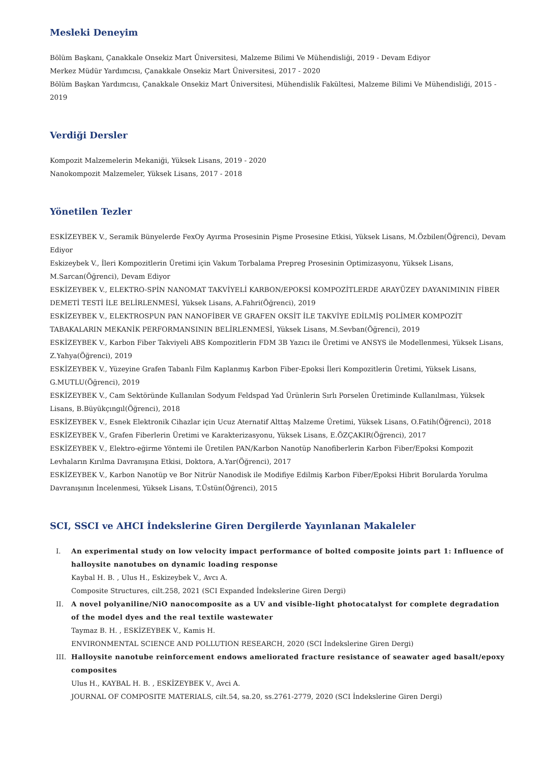Mesleki Deneyim
Bölüm Başkanı, Çanakkale Onsekiz Mart Üniversitesi, Malzeme Bilimi Ve Mühendisliği, 2019 - Devam Ediyor
Merkez Müdür Yardımcısı, Çanakkale Onsekiz Mart Üniversitesi, 2017 - 2020
Bölüm Başkan Yardımcısı, Çanakkale Onsekiz Mart Üniversitesi, Mühendislik Fakültesi, Malzeme Bilimi Ve Mühendisliği, 2015 - 2019
Verdiği Dersler
Kompozit Malzemelerin Mekaniği, Yüksek Lisans, 2019 - 2020
Nanokompozit Malzemeler, Yüksek Lisans, 2017 - 2018
Yönetilen Tezler
ESKİZEYBEK V., Seramik Bünyelerde FexOy Ayırma Prosesinin Pişme Prosesine Etkisi, Yüksek Lisans, M.Özbilen(Öğrenci), Devam Ediyor
Eskizeybek V., İleri Kompozitlerin Üretimi için Vakum Torbalama Prepreg Prosesinin Optimizasyonu, Yüksek Lisans, M.Sarcan(Öğrenci), Devam Ediyor
ESKİZEYBEK V., ELEKTRO-SPİN NANOMAT TAKVİYELİ KARBON/EPOKSİ KOMPOZİTLERDE ARAYÜZEY DAYANIMININ FİBER DEMETİ TESTİ İLE BELİRLENMESİ, Yüksek Lisans, A.Fahri(Öğrenci), 2019
ESKİZEYBEK V., ELEKTROSPUN PAN NANOFİBER VE GRAFEN OKSİT İLE TAKVİYE EDİLMİŞ POLİMER KOMPOZİT TABAKALARIN MEKANİK PERFORMANSININ BELİRLENMESİ, Yüksek Lisans, M.Sevban(Öğrenci), 2019
ESKİZEYBEK V., Karbon Fiber Takviyeli ABS Kompozitlerin FDM 3B Yazıcı ile Üretimi ve ANSYS ile Modellenmesi, Yüksek Lisans, Z.Yahya(Öğrenci), 2019
ESKİZEYBEK V., Yüzeyine Grafen Tabanlı Film Kaplanmış Karbon Fiber-Epoksi İleri Kompozitlerin Üretimi, Yüksek Lisans, G.MUTLU(Öğrenci), 2019
ESKİZEYBEK V., Cam Sektöründe Kullanılan Sodyum Feldspad Yad Ürünlerin Sırlı Porselen Üretiminde Kullanılması, Yüksek Lisans, B.Büyükçıngıl(Öğrenci), 2018
ESKİZEYBEK V., Esnek Elektronik Cihazlar için Ucuz Aternatif Alttaş Malzeme Üretimi, Yüksek Lisans, O.Fatih(Öğrenci), 2018
ESKİZEYBEK V., Grafen Fiberlerin Üretimi ve Karakterizasyonu, Yüksek Lisans, E.ÖZÇAKIR(Öğrenci), 2017
ESKİZEYBEK V., Elektro-eğirme Yöntemi ile Üretilen PAN/Karbon Nanotüp Nanofiberlerin Karbon Fiber/Epoksi Kompozit Levhaların Kırılma Davranışına Etkisi, Doktora, A.Yar(Öğrenci), 2017
ESKİZEYBEK V., Karbon Nanotüp ve Bor Nitrür Nanodisk ile Modifiye Edilmiş Karbon Fiber/Epoksi Hibrit Borularda Yorulma Davranışının İncelenmesi, Yüksek Lisans, T.Üstün(Öğrenci), 2015
SCI, SSCI ve AHCI İndekslerine Giren Dergilerde Yayınlanan Makaleler
I. An experimental study on low velocity impact performance of bolted composite joints part 1: Influence of halloysite nanotubes on dynamic loading response
Kaybal H. B. , Ulus H., Eskizeybek V., Avcı A.
Composite Structures, cilt.258, 2021 (SCI Expanded İndekslerine Giren Dergi)
II. A novel polyaniline/NiO nanocomposite as a UV and visible-light photocatalyst for complete degradation of the model dyes and the real textile wastewater
Taymaz B. H. , ESKİZEYBEK V., Kamis H.
ENVIRONMENTAL SCIENCE AND POLLUTION RESEARCH, 2020 (SCI İndekslerine Giren Dergi)
III. Halloysite nanotube reinforcement endows ameliorated fracture resistance of seawater aged basalt/epoxy composites
Ulus H., KAYBAL H. B. , ESKİZEYBEK V., Avci A.
JOURNAL OF COMPOSITE MATERIALS, cilt.54, sa.20, ss.2761-2779, 2020 (SCI İndekslerine Giren Dergi)